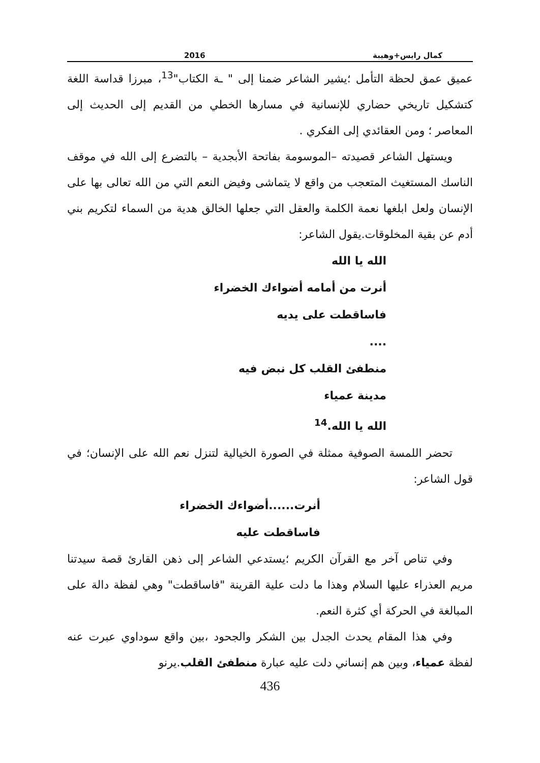كمال رايس+وهيبة 2016
عميق عمق لحظة التأمل ؛يشير الشاعر ضمنا إلى " ـة الكتاب"<sup>13</sup>، مبرزا قداسة اللغة كتشكيل تاريخي حضاري للإنسانية في مسارها الخطي من القديم إلى الحديث إلى المعاصر ؛ ومن العقائدي إلى الفكري .
ويستهل الشاعر قصيدته –الموسومة بفاتحة الأبجدية – بالتضرع إلى الله في موقف الناسك المستغيث المتعجب من واقع لا يتماشى وفيض النعم التي من الله تعالى بها على الإنسان ولعل ابلغها نعمة الكلمة والعقل التي جعلها الخالق هدية من السماء لتكريم بني أدم عن بقية المخلوقات.يقول الشاعر:
الله يا الله
أنرت من أمامه أضواءك الخضراء
فاساقطت على يديه
....
منطفئ القلب كل نبض فيه
مدينة عمياء
الله يا الله.<sup>14</sup>
تحضر اللمسة الصوفية ممثلة في الصورة الخيالية لتنزل نعم الله على الإنسان؛ في قول الشاعر:
أنرت......أضواءك الخضراء
فاساقطت عليه
وفي تناص آخر مع القرآن الكريم ؛يستدعي الشاعر إلى ذهن القارئ قصة سيدتنا مريم العذراء عليها السلام وهذا ما دلت علية القرينة "فاساقطت" وهي لفظة دالة على المبالغة في الحركة أي كثرة النعم.
وفي هذا المقام يحدث الجدل بين الشكر والجحود ،بين واقع سوداوي عبرت عنه لفظة عمياء، وبين هم إنساني دلت عليه عبارة منطفئ القلب.يرنو
436